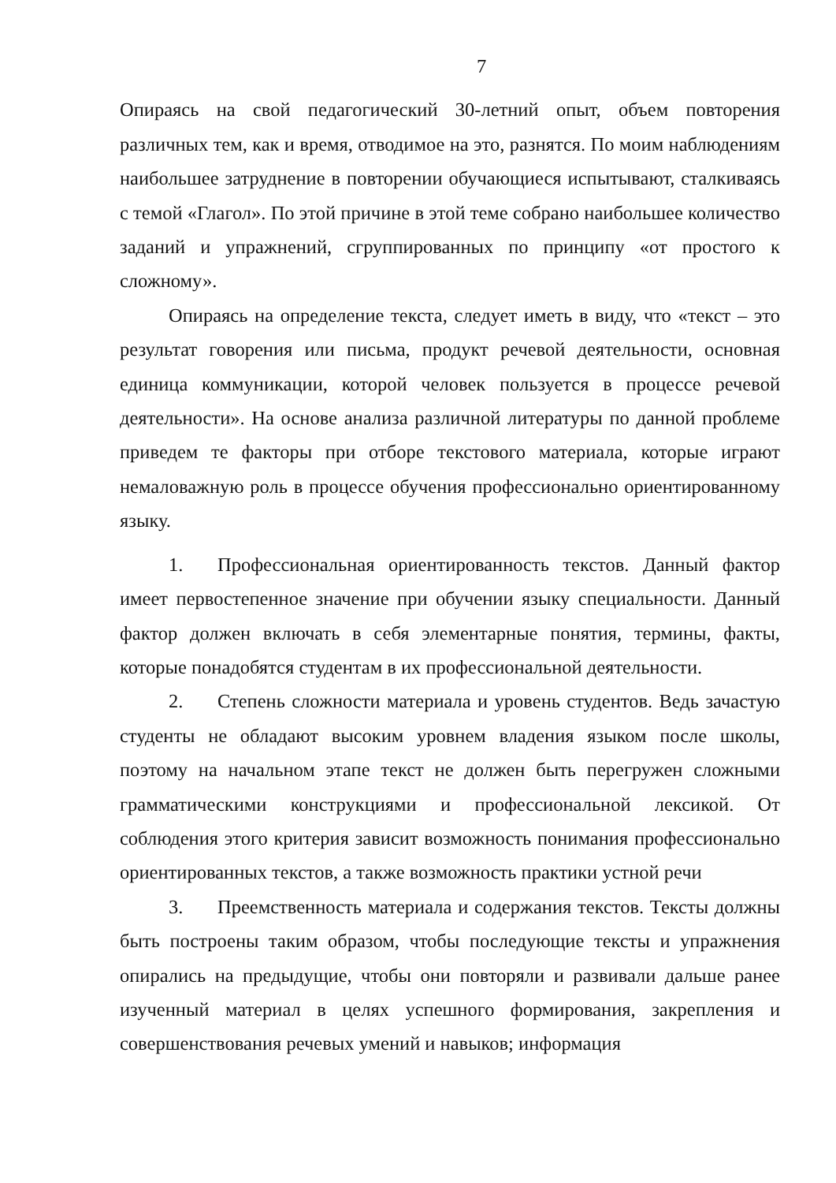7
Опираясь на свой педагогический 30-летний опыт, объем повторения различных тем, как и время, отводимое на это, разнятся. По моим наблюдениям наибольшее затруднение в повторении обучающиеся испытывают, сталкиваясь с темой «Глагол». По этой причине в этой теме собрано наибольшее количество заданий и упражнений, сгруппированных по принципу «от простого к сложному».
Опираясь на определение текста, следует иметь в виду, что «текст – это результат говорения или письма, продукт речевой деятельности, основная единица коммуникации, которой человек пользуется в процессе речевой деятельности». На основе анализа различной литературы по данной проблеме приведем те факторы при отборе текстового материала, которые играют немаловажную роль в процессе обучения профессионально ориентированному языку.
1. Профессиональная ориентированность текстов. Данный фактор имеет первостепенное значение при обучении языку специальности. Данный фактор должен включать в себя элементарные понятия, термины, факты, которые понадобятся студентам в их профессиональной деятельности.
2. Степень сложности материала и уровень студентов. Ведь зачастую студенты не обладают высоким уровнем владения языком после школы, поэтому на начальном этапе текст не должен быть перегружен сложными грамматическими конструкциями и профессиональной лексикой. От соблюдения этого критерия зависит возможность понимания профессионально ориентированных текстов, а также возможность практики устной речи
3. Преемственность материала и содержания текстов. Тексты должны быть построены таким образом, чтобы последующие тексты и упражнения опирались на предыдущие, чтобы они повторяли и развивали дальше ранее изученный материал в целях успешного формирования, закрепления и совершенствования речевых умений и навыков; информация